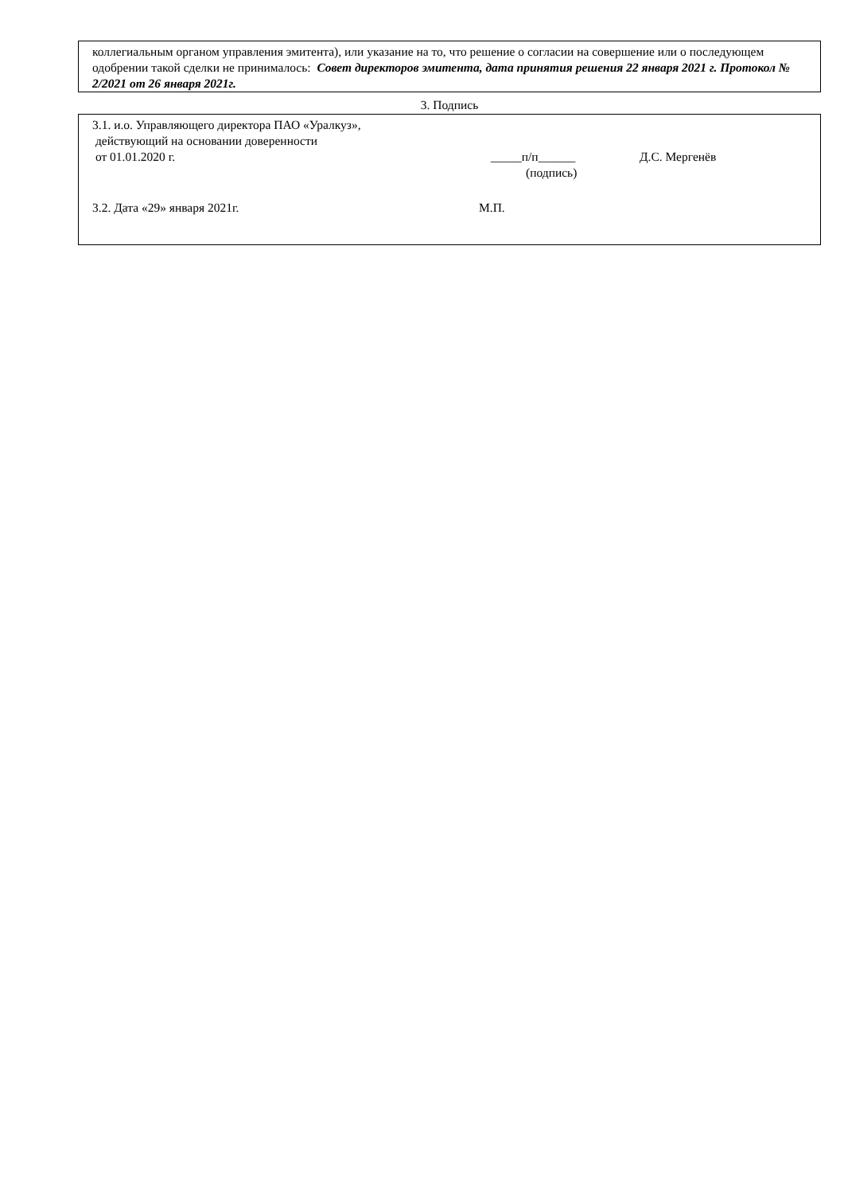коллегиальным органом управления эмитента), или указание на то, что решение о согласии на совершение или о последующем одобрении такой сделки не принималось: Совет директоров эмитента, дата принятия решения 22 января 2021 г. Протокол № 2/2021 от 26 января 2021г.
3. Подпись
3.1. и.о. Управляющего директора ПАО «Уралкуз»,
действующий на основании доверенности
от 01.01.2020 г. _____п/п______ Д.С. Мергенёв
(подпись)
3.2. Дата «29» января 2021г. М.П.